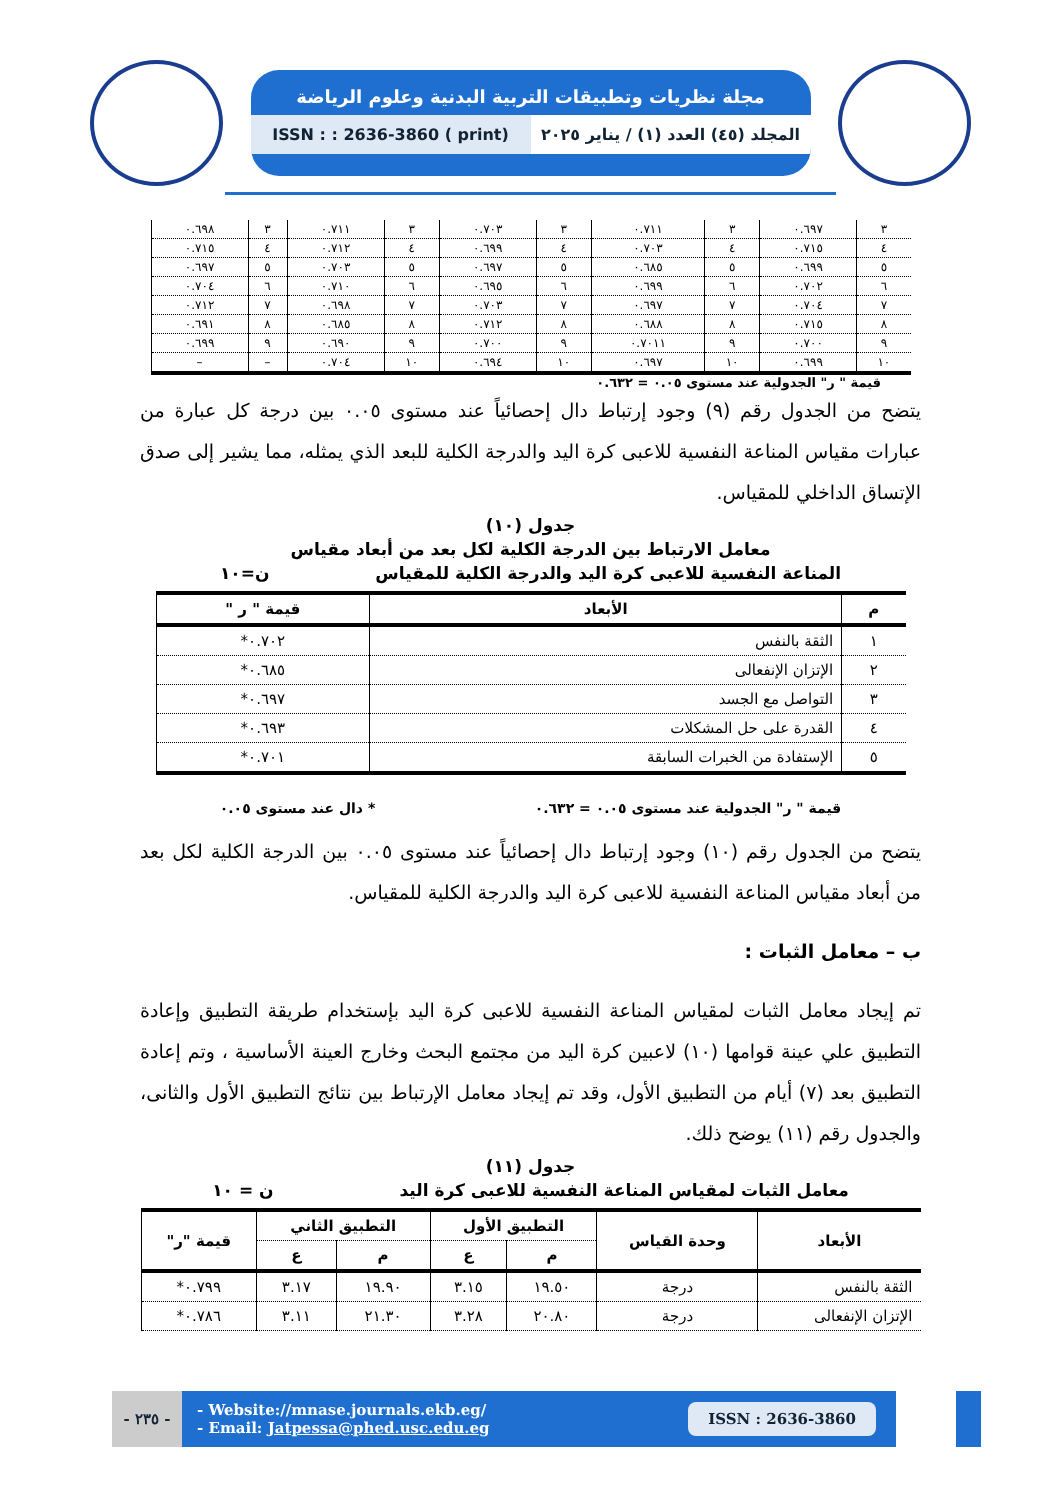مجلة نظريات وتطبيقات التربية البدنية وعلوم الرياضة
المجلد (٤٥) العدد (١) / يناير ٢٠٢٥
ISSN : : 2636-3860 ( print)
| ٣ | ٠.٦٩٧ | ٣ | ٠.٧١١ | ٣ | ٠.٧٠٣ | ٣ | ٠.٧١١ | ٣ | ٠.٦٩٨ |
| ٤ | ٠.٧١٥ | ٤ | ٠.٧٠٣ | ٤ | ٠.٦٩٩ | ٤ | ٠.٧١٢ | ٤ | ٠.٧١٥ |
| ٥ | ٠.٦٩٩ | ٥ | ٠.٦٨٥ | ٥ | ٠.٦٩٧ | ٥ | ٠.٧٠٣ | ٥ | ٠.٦٩٧ |
| ٦ | ٠.٧٠٢ | ٦ | ٠.٦٩٩ | ٦ | ٠.٦٩٥ | ٦ | ٠.٧١٠ | ٦ | ٠.٧٠٤ |
| ٧ | ٠.٧٠٤ | ٧ | ٠.٦٩٧ | ٧ | ٠.٧٠٣ | ٧ | ٠.٦٩٨ | ٧ | ٠.٧١٢ |
| ٨ | ٠.٧١٥ | ٨ | ٠.٦٨٨ | ٨ | ٠.٧١٢ | ٨ | ٠.٦٨٥ | ٨ | ٠.٦٩١ |
| ٩ | ٠.٧٠٠ | ٩ | ٠.٧٠١١ | ٩ | ٠.٧٠٠ | ٩ | ٠.٦٩٠ | ٩ | ٠.٦٩٩ |
| ١٠ | ٠.٦٩٩ | ١٠ | ٠.٦٩٧ | ١٠ | ٠.٦٩٤ | ١٠ | ٠.٧٠٤ | – | – |
قيمة " ر" الجدولية عند مستوى ٠.٠٥ = ٠.٦٣٢
يتضح من الجدول رقم (٩) وجود إرتباط دال إحصائياً عند مستوى ٠.٠٥ بين درجة كل عبارة من عبارات مقياس المناعة النفسية للاعبى كرة اليد والدرجة الكلية للبعد الذي يمثله، مما يشير إلى صدق الإتساق الداخلي للمقياس.
جدول (١٠)
معامل الارتباط بين الدرجة الكلية لكل بعد من أبعاد مقياس
المناعة النفسية للاعبى كرة اليد والدرجة الكلية للمقياس ن=١٠
| م | الأبعاد | قيمة " ر " |
| --- | --- | --- |
| ١ | الثقة بالنفس | ٠.٧٠٢* |
| ٢ | الإتزان الإنفعالى | ٠.٦٨٥* |
| ٣ | التواصل مع الجسد | ٠.٦٩٧* |
| ٤ | القدرة على حل المشكلات | ٠.٦٩٣* |
| ٥ | الإستفادة من الخبرات السابقة | ٠.٧٠١* |
قيمة " ر" الجدولية عند مستوى ٠.٠٥ = ٠.٦٣٢ * دال عند مستوى ٠.٠٥
يتضح من الجدول رقم (١٠) وجود إرتباط دال إحصائياً عند مستوى ٠.٠٥ بين الدرجة الكلية لكل بعد من أبعاد مقياس المناعة النفسية للاعبى كرة اليد والدرجة الكلية للمقياس.
ب – معامل الثبات :
تم إيجاد معامل الثبات لمقياس المناعة النفسية للاعبى كرة اليد بإستخدام طريقة التطبيق وإعادة التطبيق علي عينة قوامها (١٠) لاعبين كرة اليد من مجتمع البحث وخارج العينة الأساسية ، وتم إعادة التطبيق بعد (٧) أيام من التطبيق الأول، وقد تم إيجاد معامل الإرتباط بين نتائج التطبيق الأول والثانى، والجدول رقم (١١) يوضح ذلك.
جدول (١١)
معامل الثبات لمقياس المناعة النفسية للاعبى كرة اليد ن = ١٠
| الأبعاد | وحدة القياس | التطبيق الأول | | التطبيق الثاني | | قيمة "ر" |
| --- | --- | --- | --- | --- | --- | --- |
| | | م | ع | م | ع | |
| الثقة بالنفس | درجة | ١٩.٥٠ | ٣.١٥ | ١٩.٩٠ | ٣.١٧ | ٠.٧٩٩* |
| الإتزان الإنفعالى | درجة | ٢٠.٨٠ | ٣.٢٨ | ٢١.٣٠ | ٣.١١ | ٠.٧٨٦* |
- ٢٣٥ -
- Website://mnase.journals.ekb.eg/
- Email: Jatpessa@phed.usc.edu.eg
ISSN : 2636-3860